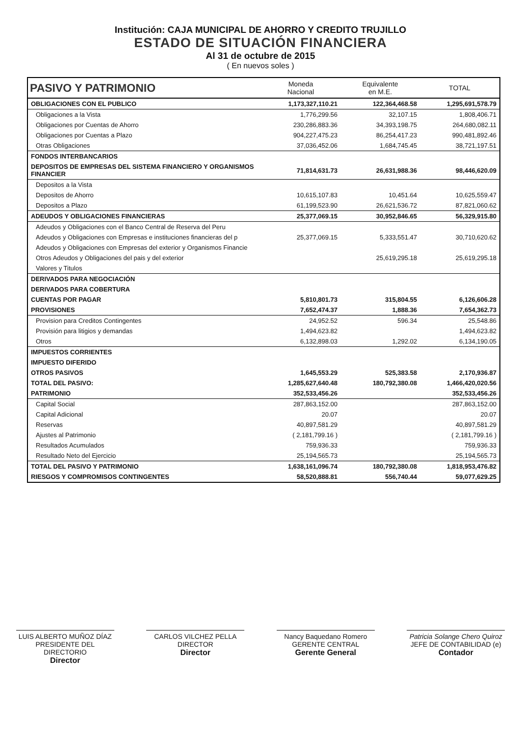Institución: CAJA MUNICIPAL DE AHORRO Y CREDITO TRUJILLO
ESTADO DE SITUACIÓN FINANCIERA
Al 31 de octubre de 2015
( En nuevos soles )
| PASIVO Y PATRIMONIO | Moneda Nacional | Equivalente en M.E. | TOTAL |
| --- | --- | --- | --- |
| OBLIGACIONES CON EL PUBLICO | 1,173,327,110.21 | 122,364,468.58 | 1,295,691,578.79 |
| Obligaciones a la Vista | 1,776,299.56 | 32,107.15 | 1,808,406.71 |
| Obligaciones por Cuentas de Ahorro | 230,286,883.36 | 34,393,198.75 | 264,680,082.11 |
| Obligaciones por Cuentas a Plazo | 904,227,475.23 | 86,254,417.23 | 990,481,892.46 |
| Otras Obligaciones | 37,036,452.06 | 1,684,745.45 | 38,721,197.51 |
| FONDOS INTERBANCARIOS | | | |
| DEPOSITOS DE EMPRESAS DEL SISTEMA FINANCIERO Y ORGANISMOS FINANCIER | 71,814,631.73 | 26,631,988.36 | 98,446,620.09 |
| Depositos a la Vista | | | |
| Depositos de Ahorro | 10,615,107.83 | 10,451.64 | 10,625,559.47 |
| Depositos a Plazo | 61,199,523.90 | 26,621,536.72 | 87,821,060.62 |
| ADEUDOS Y OBLIGACIONES FINANCIERAS | 25,377,069.15 | 30,952,846.65 | 56,329,915.80 |
| Adeudos y Obligaciones con el Banco Central de Reserva del Peru | | | |
| Adeudos y Obligaciones con Empresas e instituciones financieras del p | 25,377,069.15 | 5,333,551.47 | 30,710,620.62 |
| Adeudos y Obligaciones con Empresas del exterior y Organismos Financie | | | |
| Otros Adeudos y Obligaciones del pais y del exterior | | 25,619,295.18 | 25,619,295.18 |
| Valores y Titulos | | | |
| DERIVADOS PARA NEGOCIACIÓN | | | |
| DERIVADOS PARA COBERTURA | | | |
| CUENTAS POR PAGAR | 5,810,801.73 | 315,804.55 | 6,126,606.28 |
| PROVISIONES | 7,652,474.37 | 1,888.36 | 7,654,362.73 |
| Provision para Creditos Contingentes | 24,952.52 | 596.34 | 25,548.86 |
| Provisión para litigios y demandas | 1,494,623.82 | | 1,494,623.82 |
| Otros | 6,132,898.03 | 1,292.02 | 6,134,190.05 |
| IMPUESTOS CORRIENTES | | | |
| IMPUESTO DIFERIDO | | | |
| OTROS PASIVOS | 1,645,553.29 | 525,383.58 | 2,170,936.87 |
| TOTAL DEL PASIVO: | 1,285,627,640.48 | 180,792,380.08 | 1,466,420,020.56 |
| PATRIMONIO | 352,533,456.26 | | 352,533,456.26 |
| Capital Social | 287,863,152.00 | | 287,863,152.00 |
| Capital Adicional | 20.07 | | 20.07 |
| Reservas | 40,897,581.29 | | 40,897,581.29 |
| Ajustes al Patrimonio | ( 2,181,799.16 ) | | ( 2,181,799.16 ) |
| Resultados Acumulados | 759,936.33 | | 759,936.33 |
| Resultado Neto del Ejercicio | 25,194,565.73 | | 25,194,565.73 |
| TOTAL DEL PASIVO Y PATRIMONIO | 1,638,161,096.74 | 180,792,380.08 | 1,818,953,476.82 |
| RIESGOS Y COMPROMISOS CONTINGENTES | 58,520,888.81 | 556,740.44 | 59,077,629.25 |
LUIS ALBERTO MUÑOZ DÍAZ
PRESIDENTE DEL DIRECTORIO
Director
CARLOS VILCHEZ PELLA
DIRECTOR
Director
Nancy Baquedano Romero
GERENTE CENTRAL
Gerente General
Patricia Solange Chero Quiroz
JEFE DE CONTABILIDAD (e)
Contador